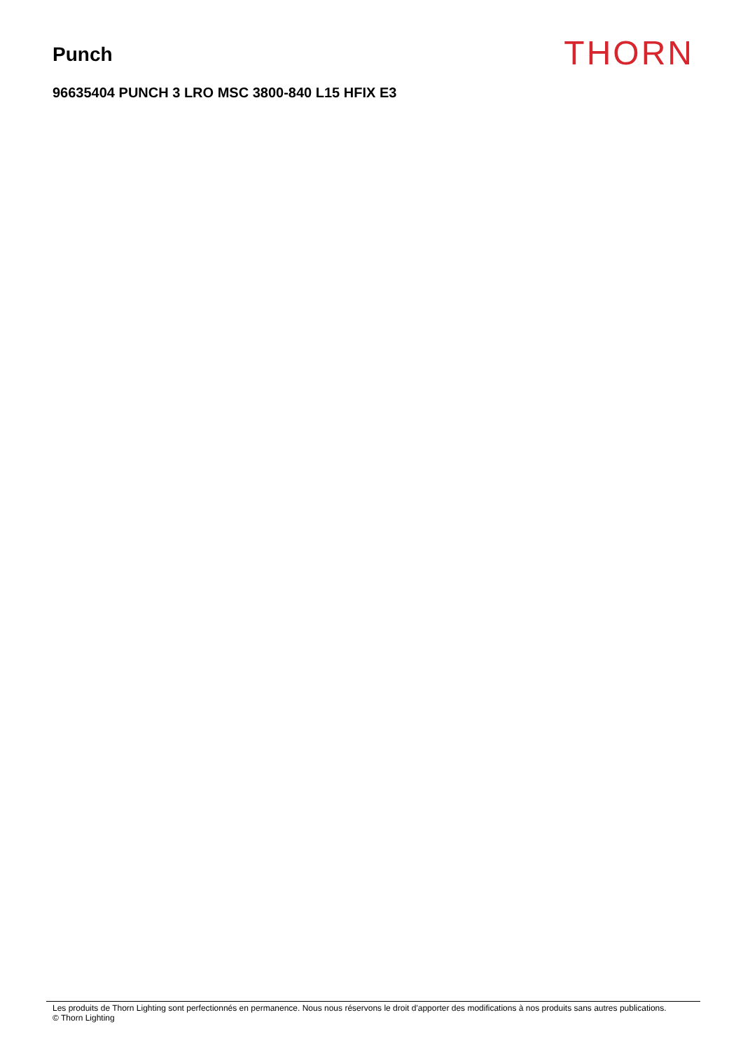Punch
THORN
96635404 PUNCH 3 LRO MSC 3800-840 L15 HFIX E3
Les produits de Thorn Lighting sont perfectionnés en permanence. Nous nous réservons le droit d'apporter des modifications à nos produits sans autres publications.
© Thorn Lighting